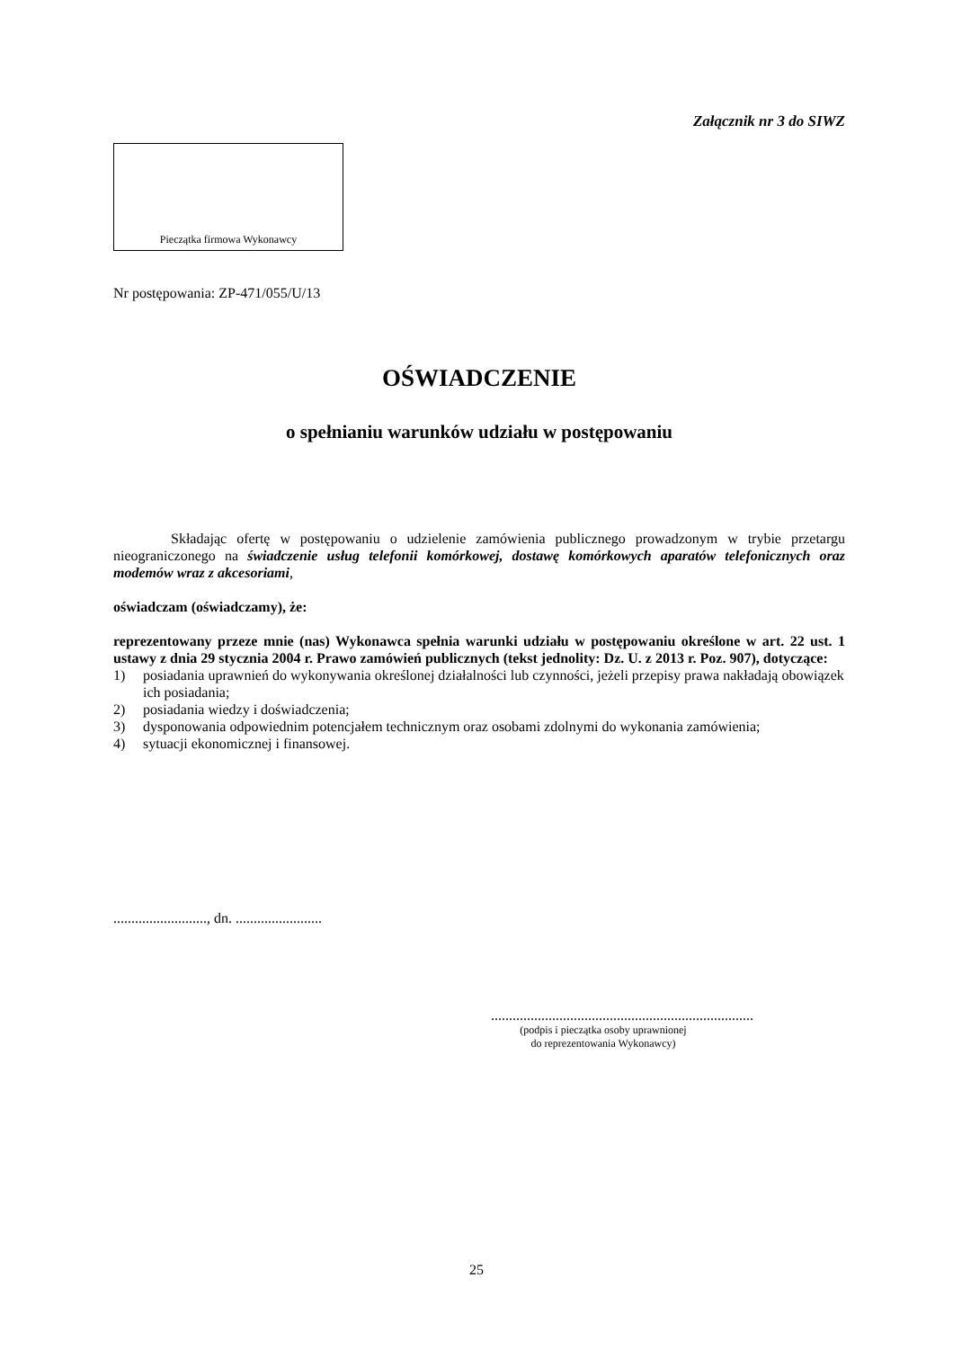Załącznik nr 3 do SIWZ
Pieczątka firmowa Wykonawcy
Nr postępowania: ZP-471/055/U/13
OŚWIADCZENIE
o spełnianiu warunków udziału w postępowaniu
Składając ofertę w postępowaniu o udzielenie zamówienia publicznego prowadzonym w trybie przetargu nieograniczonego na świadczenie usług telefonii komórkowej, dostawę komórkowych aparatów telefonicznych oraz modemów wraz z akcesoriami,
oświadczam (oświadczamy), że:
reprezentowany przeze mnie (nas) Wykonawca spełnia warunki udziału w postępowaniu określone w art. 22 ust. 1 ustawy z dnia 29 stycznia 2004 r. Prawo zamówień publicznych (tekst jednolity: Dz. U. z 2013 r. Poz. 907), dotyczące:
1) posiadania uprawnień do wykonywania określonej działalności lub czynności, jeżeli przepisy prawa nakładają obowiązek ich posiadania;
2) posiadania wiedzy i doświadczenia;
3) dysponowania odpowiednim potencjałem technicznym oraz osobami zdolnymi do wykonania zamówienia;
4) sytuacji ekonomicznej i finansowej.
.........................., dn. ........................
.........................................................................
(podpis i pieczątka osoby uprawnionej
do reprezentowania Wykonawcy)
25